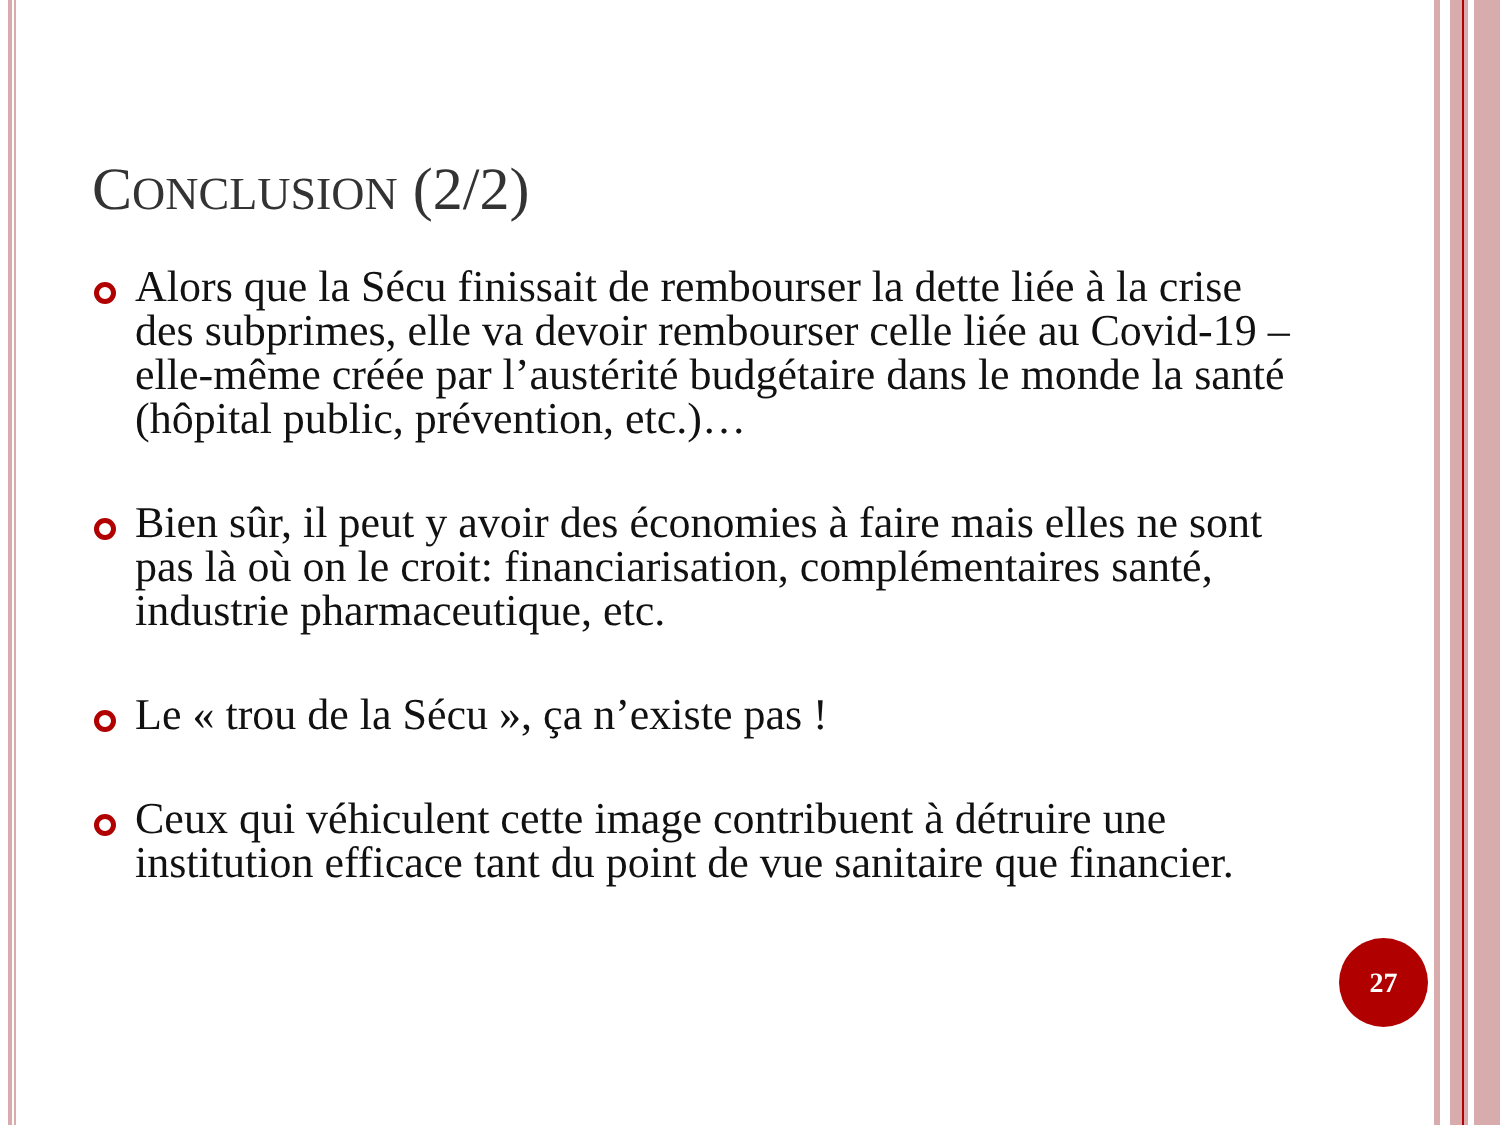CONCLUSION (2/2)
Alors que la Sécu finissait de rembourser la dette liée à la crise des subprimes, elle va devoir rembourser celle liée au Covid-19 – elle-même créée par l’austérité budgétaire dans le monde la santé (hôpital public, prévention, etc.)…
Bien sûr, il peut y avoir des économies à faire mais elles ne sont pas là où on le croit: financiarisation, complémentaires santé, industrie pharmaceutique, etc.
Le « trou de la Sécu », ça n’existe pas !
Ceux qui véhiculent cette image contribuent à détruire une institution efficace tant du point de vue sanitaire que financier.
27